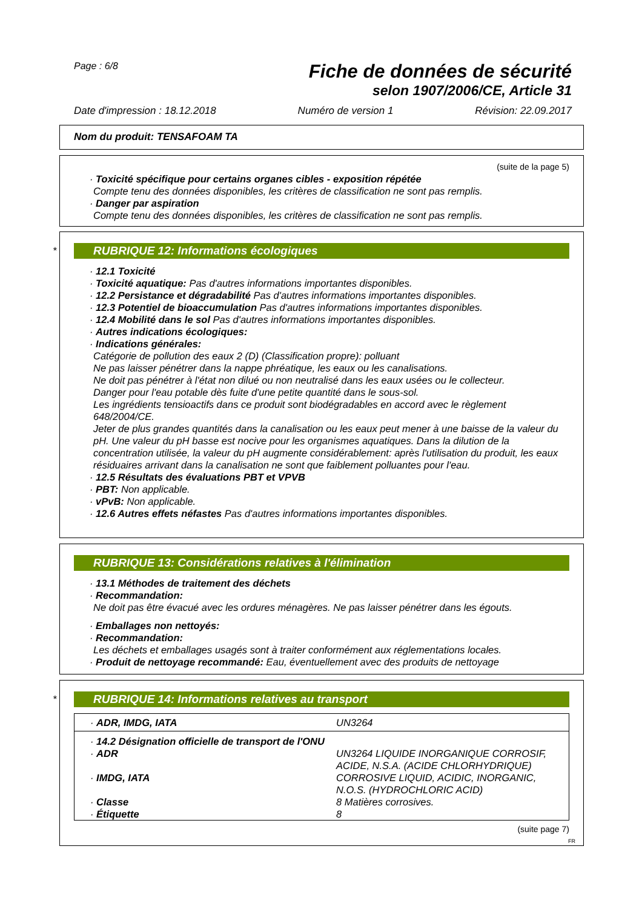Page : 6/8
Fiche de données de sécurité
selon 1907/2006/CE, Article 31
Date d'impression : 18.12.2018 Numéro de version 1 Révision: 22.09.2017
Nom du produit: TENSAFOAM TA
(suite de la page 5)
· Toxicité spécifique pour certains organes cibles - exposition répétée
Compte tenu des données disponibles, les critères de classification ne sont pas remplis.
· Danger par aspiration
Compte tenu des données disponibles, les critères de classification ne sont pas remplis.
*
RUBRIQUE 12: Informations écologiques
· 12.1 Toxicité
· Toxicité aquatique: Pas d'autres informations importantes disponibles.
· 12.2 Persistance et dégradabilité Pas d'autres informations importantes disponibles.
· 12.3 Potentiel de bioaccumulation Pas d'autres informations importantes disponibles.
· 12.4 Mobilité dans le sol Pas d'autres informations importantes disponibles.
· Autres indications écologiques:
· Indications générales:
Catégorie de pollution des eaux 2 (D) (Classification propre): polluant
Ne pas laisser pénétrer dans la nappe phréatique, les eaux ou les canalisations.
Ne doit pas pénétrer à l'état non dilué ou non neutralisé dans les eaux usées ou le collecteur.
Danger pour l'eau potable dès fuite d'une petite quantité dans le sous-sol.
Les ingrédients tensioactifs dans ce produit sont biodégradables en accord avec le règlement 648/2004/CE.
Jeter de plus grandes quantités dans la canalisation ou les eaux peut mener à une baisse de la valeur du pH. Une valeur du pH basse est nocive pour les organismes aquatiques. Dans la dilution de la concentration utilisée, la valeur du pH augmente considérablement: après l'utilisation du produit, les eaux résiduaires arrivant dans la canalisation ne sont que faiblement polluantes pour l'eau.
· 12.5 Résultats des évaluations PBT et VPVB
· PBT: Non applicable.
· vPvB: Non applicable.
· 12.6 Autres effets néfastes Pas d'autres informations importantes disponibles.
RUBRIQUE 13: Considérations relatives à l'élimination
· 13.1 Méthodes de traitement des déchets
· Recommandation:
Ne doit pas être évacué avec les ordures ménagères. Ne pas laisser pénétrer dans les égouts.
· Emballages non nettoyés:
· Recommandation:
Les déchets et emballages usagés sont à traiter conformément aux réglementations locales.
· Produit de nettoyage recommandé: Eau, éventuellement avec des produits de nettoyage
*
RUBRIQUE 14: Informations relatives au transport
| · ADR, IMDG, IATA | UN3264 |
| · 14.2 Désignation officielle de transport de l'ONU | |
| · ADR | UN3264 LIQUIDE INORGANIQUE CORROSIF, ACIDE, N.S.A. (ACIDE CHLORHYDRIQUE) |
| · IMDG, IATA | CORROSIVE LIQUID, ACIDIC, INORGANIC, N.O.S. (HYDROCHLORIC ACID) |
| · Classe | 8 Matières corrosives. |
| · Étiquette | 8 |
(suite page 7)
FR